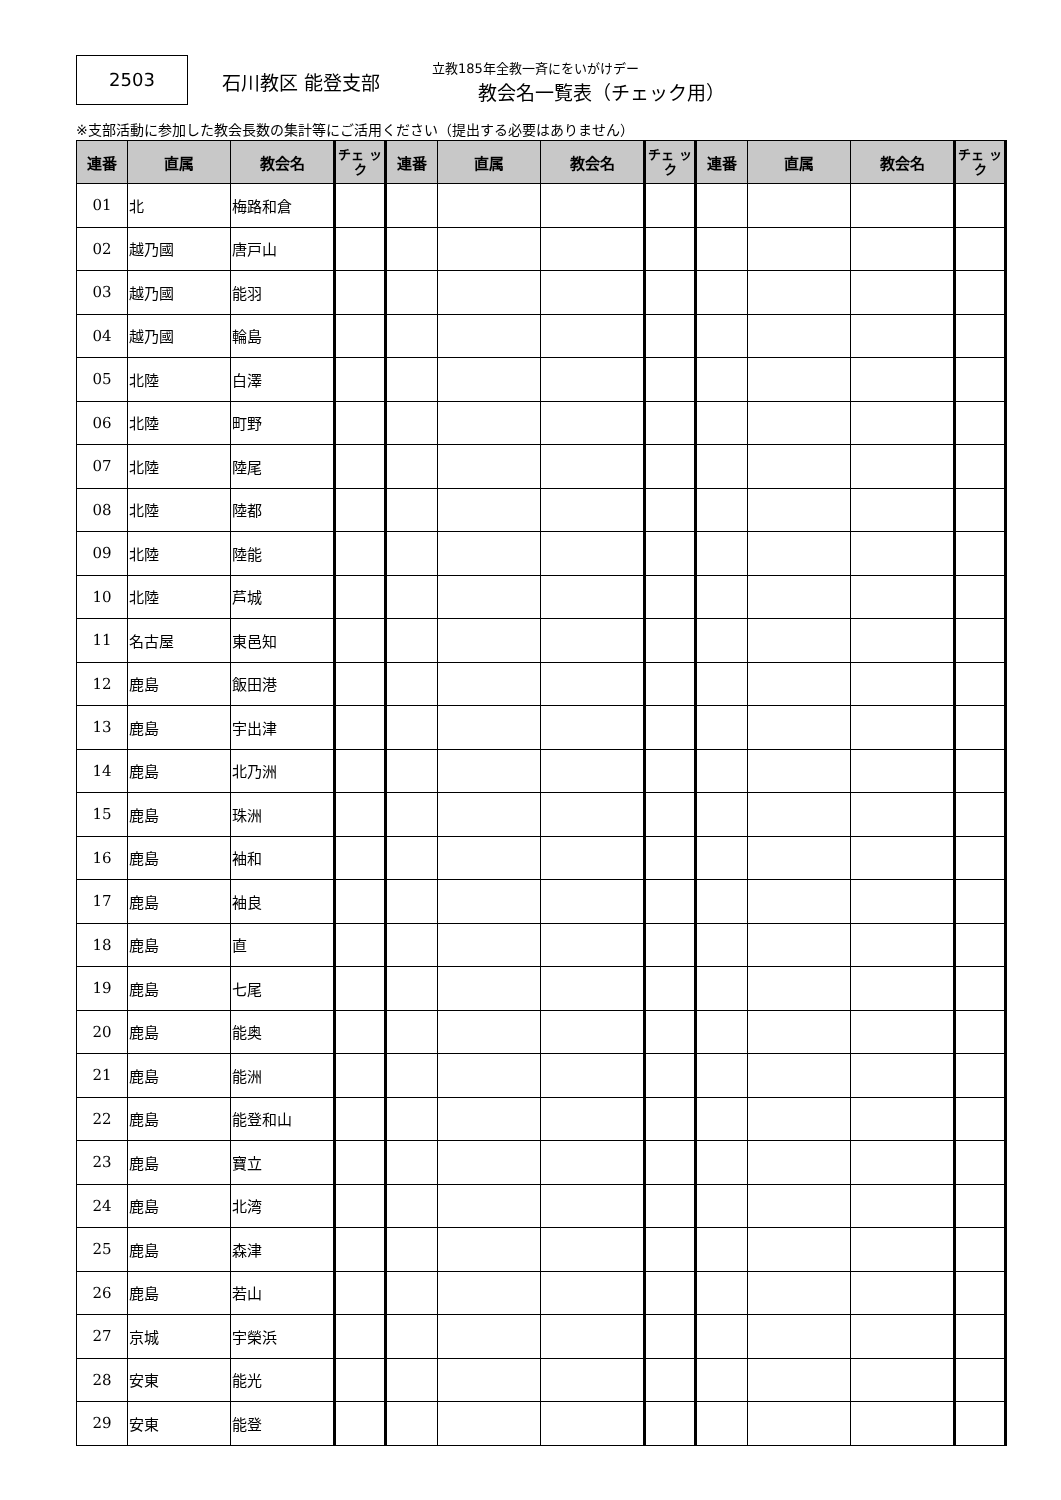2503
石川教区 能登支部
立教185年全教一斉にをいがけデー
教会名一覧表（チェック用）
※支部活動に参加した教会長数の集計等にご活用ください（提出する必要はありません）
| 連番 | 直属 | 教会名 | チェ ック | 連番 | 直属 | 教会名 | チェ ック | 連番 | 直属 | 教会名 | チェ ック |
| --- | --- | --- | --- | --- | --- | --- | --- | --- | --- | --- | --- |
| 01 | 北 | 梅路和倉 | | | | | | | | | |
| 02 | 越乃國 | 唐戸山 | | | | | | | | | |
| 03 | 越乃國 | 能羽 | | | | | | | | | |
| 04 | 越乃國 | 輪島 | | | | | | | | | |
| 05 | 北陸 | 白澤 | | | | | | | | | |
| 06 | 北陸 | 町野 | | | | | | | | | |
| 07 | 北陸 | 陸尾 | | | | | | | | | |
| 08 | 北陸 | 陸都 | | | | | | | | | |
| 09 | 北陸 | 陸能 | | | | | | | | | |
| 10 | 北陸 | 芦城 | | | | | | | | | |
| 11 | 名古屋 | 東邑知 | | | | | | | | | |
| 12 | 鹿島 | 飯田港 | | | | | | | | | |
| 13 | 鹿島 | 宇出津 | | | | | | | | | |
| 14 | 鹿島 | 北乃洲 | | | | | | | | | |
| 15 | 鹿島 | 珠洲 | | | | | | | | | |
| 16 | 鹿島 | 袖和 | | | | | | | | | |
| 17 | 鹿島 | 袖良 | | | | | | | | | |
| 18 | 鹿島 | 直 | | | | | | | | | |
| 19 | 鹿島 | 七尾 | | | | | | | | | |
| 20 | 鹿島 | 能奥 | | | | | | | | | |
| 21 | 鹿島 | 能洲 | | | | | | | | | |
| 22 | 鹿島 | 能登和山 | | | | | | | | | |
| 23 | 鹿島 | 寶立 | | | | | | | | | |
| 24 | 鹿島 | 北湾 | | | | | | | | | |
| 25 | 鹿島 | 森津 | | | | | | | | | |
| 26 | 鹿島 | 若山 | | | | | | | | | |
| 27 | 京城 | 宇榮浜 | | | | | | | | | |
| 28 | 安東 | 能光 | | | | | | | | | |
| 29 | 安東 | 能登 | | | | | | | | | |